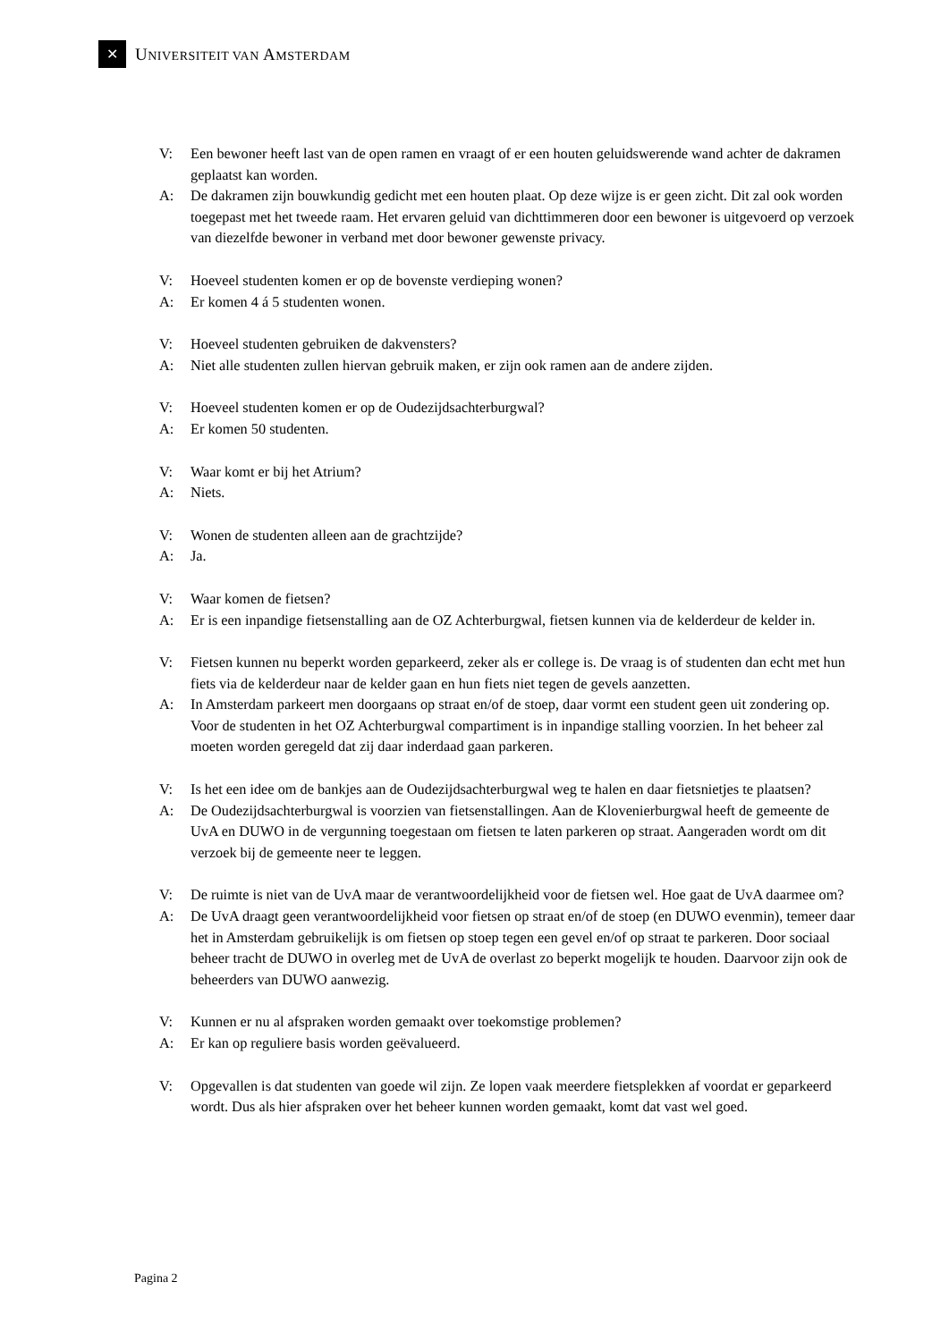✕
UNIVERSITEIT VAN AMSTERDAM
V: Een bewoner heeft last van de open ramen en vraagt of er een houten geluidswerende wand achter de dakramen geplaatst kan worden.
A: De dakramen zijn bouwkundig gedicht met een houten plaat. Op deze wijze is er geen zicht. Dit zal ook worden toegepast met het tweede raam. Het ervaren geluid van dichttimmeren door een bewoner is uitgevoerd op verzoek van diezelfde bewoner in verband met door bewoner gewenste privacy.
V: Hoeveel studenten komen er op de bovenste verdieping wonen?
A: Er komen 4 á 5 studenten wonen.
V: Hoeveel studenten gebruiken de dakvensters?
A: Niet alle studenten zullen hiervan gebruik maken, er zijn ook ramen aan de andere zijden.
V: Hoeveel studenten komen er op de Oudezijdsachterburgwal?
A: Er komen 50 studenten.
V: Waar komt er bij het Atrium?
A: Niets.
V: Wonen de studenten alleen aan de grachtzijde?
A: Ja.
V: Waar komen de fietsen?
A: Er is een inpandige fietsenstalling aan de OZ Achterburgwal, fietsen kunnen via de kelderdeur de kelder in.
V: Fietsen kunnen nu beperkt worden geparkeerd, zeker als er college is. De vraag is of studenten dan echt met hun fiets via de kelderdeur naar de kelder gaan en hun fiets niet tegen de gevels aanzetten.
A: In Amsterdam parkeert men doorgaans op straat en/of de stoep, daar vormt een student geen uit zondering op. Voor de studenten in het OZ Achterburgwal compartiment is in inpandige stalling voorzien. In het beheer zal moeten worden geregeld dat zij daar inderdaad gaan parkeren.
V: Is het een idee om de bankjes aan de Oudezijdsachterburgwal weg te halen en daar fietsnietjes te plaatsen?
A: De Oudezijdsachterburgwal is voorzien van fietsenstallingen. Aan de Klovenierburgwal heeft de gemeente de UvA en DUWO in de vergunning toegestaan om fietsen te laten parkeren op straat. Aangeraden wordt om dit verzoek bij de gemeente neer te leggen.
V: De ruimte is niet van de UvA maar de verantwoordelijkheid voor de fietsen wel. Hoe gaat de UvA daarmee om?
A: De UvA draagt geen verantwoordelijkheid voor fietsen op straat en/of de stoep (en DUWO evenmin), temeer daar het in Amsterdam gebruikelijk is om fietsen op stoep tegen een gevel en/of op straat te parkeren. Door sociaal beheer tracht de DUWO in overleg met de UvA de overlast zo beperkt mogelijk te houden. Daarvoor zijn ook de beheerders van DUWO aanwezig.
V: Kunnen er nu al afspraken worden gemaakt over toekomstige problemen?
A: Er kan op reguliere basis worden geëvalueerd.
V: Opgevallen is dat studenten van goede wil zijn. Ze lopen vaak meerdere fietsplekken af voordat er geparkeerd wordt. Dus als hier afspraken over het beheer kunnen worden gemaakt, komt dat vast wel goed.
Pagina 2